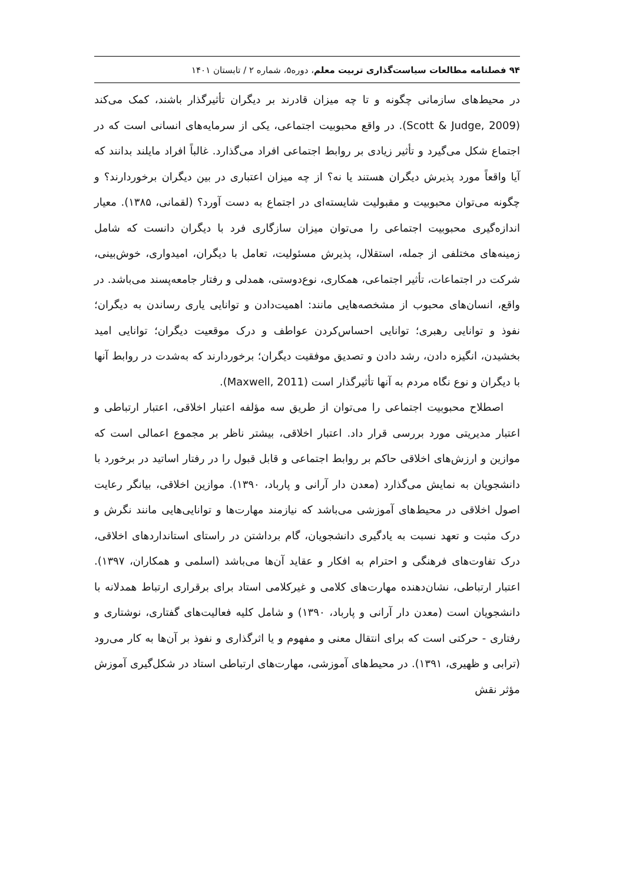۹۴ فصلنامه مطالعات سیاست‌گذاری تربیت معلم، دوره۵، شماره ۲ / تابستان ۱۴۰۱
در محیط‌های سازمانی چگونه و تا چه میزان قادرند بر دیگران تأثیرگذار باشند، کمک می‌کند (Scott & Judge, 2009). در واقع محبوبیت اجتماعی، یکی از سرمایه‌های انسانی است که در اجتماع شکل می‌گیرد و تأثیر زیادی بر روابط اجتماعی افراد می‌گذارد. غالباً افراد مایلند بدانند که آیا واقعاً مورد پذیرش دیگران هستند یا نه؟ از چه میزان اعتباری در بین دیگران برخوردارند؟ و چگونه می‌توان محبوبیت و مقبولیت شایسته‌ای در اجتماع به دست آورد؟ (لقمانی، ۱۳۸۵). معیار اندازه‌گیری محبوبیت اجتماعی را می‌توان میزان سازگاری فرد با دیگران دانست که شامل زمینه‌های مختلفی از جمله، استقلال، پذیرش مسئولیت، تعامل با دیگران، امیدواری، خوش‌بینی، شرکت در اجتماعات، تأثیر اجتماعی، همکاری، نوع‌دوستی، همدلی و رفتار جامعه‌پسند می‌باشد. در واقع، انسان‌های محبوب از مشخصه‌هایی مانند: اهمیت‌دادن و توانایی یاری رساندن به دیگران؛ نفوذ و توانایی رهبری؛ توانایی احساس‌کردن عواطف و درک موقعیت دیگران؛ توانایی امید بخشیدن، انگیزه دادن، رشد دادن و تصدیق موفقیت دیگران؛ برخوردارند که به‌شدت در روابط آنها با دیگران و نوع نگاه مردم به آنها تأثیرگذار است (Maxwell, 2011).
اصطلاح محبوبیت اجتماعی را می‌توان از طریق سه مؤلفه اعتبار اخلاقی، اعتبار ارتباطی و اعتبار مدیریتی مورد بررسی قرار داد. اعتبار اخلاقی، بیشتر ناظر بر مجموع اعمالی است که موازین و ارزش‌های اخلاقی حاکم بر روابط اجتماعی و قابل قبول را در رفتار اساتید در برخورد با دانشجویان به نمایش می‌گذارد (معدن دار آرانی و پارباد، ۱۳۹۰). موازین اخلاقی، بیانگر رعایت اصول اخلاقی در محیط‌های آموزشی می‌باشد که نیازمند مهارت‌ها و توانایی‌هایی مانند نگرش و درک مثبت و تعهد نسبت به یادگیری دانشجویان، گام برداشتن در راستای استانداردهای اخلاقی، درک تفاوت‌های فرهنگی و احترام به افکار و عقاید آن‌ها می‌باشد (اسلمی و همکاران، ۱۳۹۷). اعتبار ارتباطی، نشان‌دهنده مهارت‌های کلامی و غیرکلامی استاد برای برقراری ارتباط همدلانه با دانشجویان است (معدن دار آرانی و پارباد، ۱۳۹۰) و شامل کلیه فعالیت‌های گفتاری، نوشتاری و رفتاری - حرکتی است که برای انتقال معنی و مفهوم و یا اثرگذاری و نفوذ بر آن‌ها به کار می‌رود (ترابی و ظهیری، ۱۳۹۱). در محیط‌های آموزشی، مهارت‌های ارتباطی استاد در شکل‌گیری آموزش مؤثر نقش